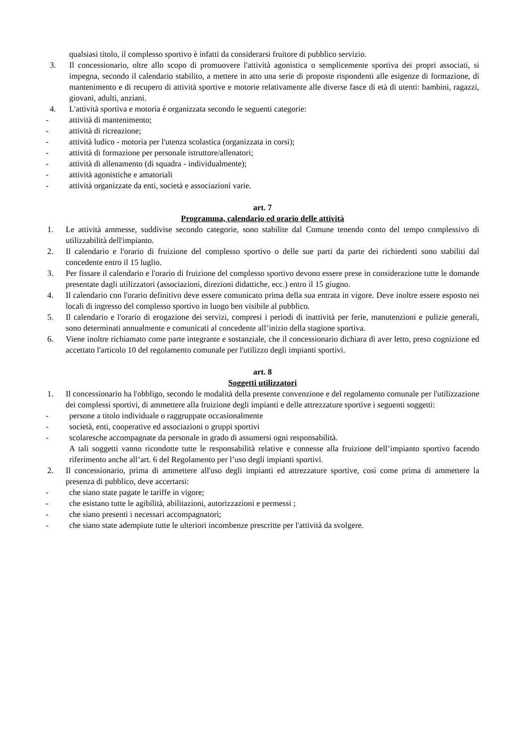qualsiasi titolo, il complesso sportivo è infatti da considerarsi fruitore di pubblico servizio.
3. Il concessionario, oltre allo scopo di promuovere l'attività agonistica o semplicemente sportiva dei propri associati, si impegna, secondo il calendario stabilito, a mettere in atto una serie di proposte rispondenti alle esigenze di formazione, di mantenimento e di recupero di attività sportive e motorie relativamente alle diverse fasce di età di utenti: bambini, ragazzi, giovani, adulti, anziani.
4. L'attività sportiva e motoria è organizzata secondo le seguenti categorie:
- attività di mantenimento;
- attività di ricreazione;
- attività ludico - motoria per l'utenza scolastica (organizzata in corsi);
- attività di formazione per personale istruttore/allenatori;
- attività di allenamento (di squadra - individualmente);
- attività agonistiche e amatoriali
- attività organizzate da enti, società e associazioni varie.
art. 7
Programma, calendario ed orario delle attività
1. Le attività ammesse, suddivise secondo categorie, sono stabilite dal Comune tenendo conto del tempo complessivo di utilizzabilità dell'impianto.
2. Il calendario e l'orario di fruizione del complesso sportivo o delle sue parti da parte dei richiedenti sono stabiliti dal concedente entro il 15 luglio.
3. Per fissare il calendario e l'orario di fruizione del complesso sportivo devono essere prese in considerazione tutte le domande presentate dagli utilizzatori (associazioni, direzioni didattiche, ecc.) entro il 15 giugno.
4. Il calendario con l'orario definitivo deve essere comunicato prima della sua entrata in vigore. Deve inoltre essere esposto nei locali di ingresso del complesso sportivo in luogo ben visibile al pubblico.
5. Il calendario e l'orario di erogazione dei servizi, compresi i periodi di inattività per ferie, manutenzioni e pulizie generali, sono determinati annualmente e comunicati al concedente all’inizio della stagione sportiva.
6. Viene inoltre richiamato come parte integrante e sostanziale, che il concessionario dichiara di aver letto, preso cognizione ed accettato l'articolo 10 del regolamento comunale per l'utilizzo degli impianti sportivi.
art. 8
Soggetti utilizzatori
1. Il concessionario ha l'obbligo, secondo le modalità della presente convenzione e del regolamento comunale per l'utilizzazione dei complessi sportivi, di ammettere alla fruizione degli impianti e delle attrezzature sportive i seguenti soggetti:
- persone a titolo individuale o raggruppate occasionalmente
- società, enti, cooperative ed associazioni o gruppi sportivi
- scolaresche accompagnate da personale in grado di assumersi ogni responsabilità.
A tali soggetti vanno ricondotte tutte le responsabilità relative e connesse alla fruizione dell’impianto sportivo facendo riferimento anche all’art. 6 del Regolamento per l’uso degli impianti sportivi.
2. Il concessionario, prima di ammettere all'uso degli impianti ed attrezzature sportive, così come prima di ammettere la presenza di pubblico, deve accertarsi:
- che siano state pagate le tariffe in vigore;
- che esistano tutte le agibilità, abilitazioni, autorizzazioni e permessi ;
- che siano presenti i necessari accompagnatori;
- che siano state adempiute tutte le ulteriori incombenze prescritte per l'attività da svolgere.